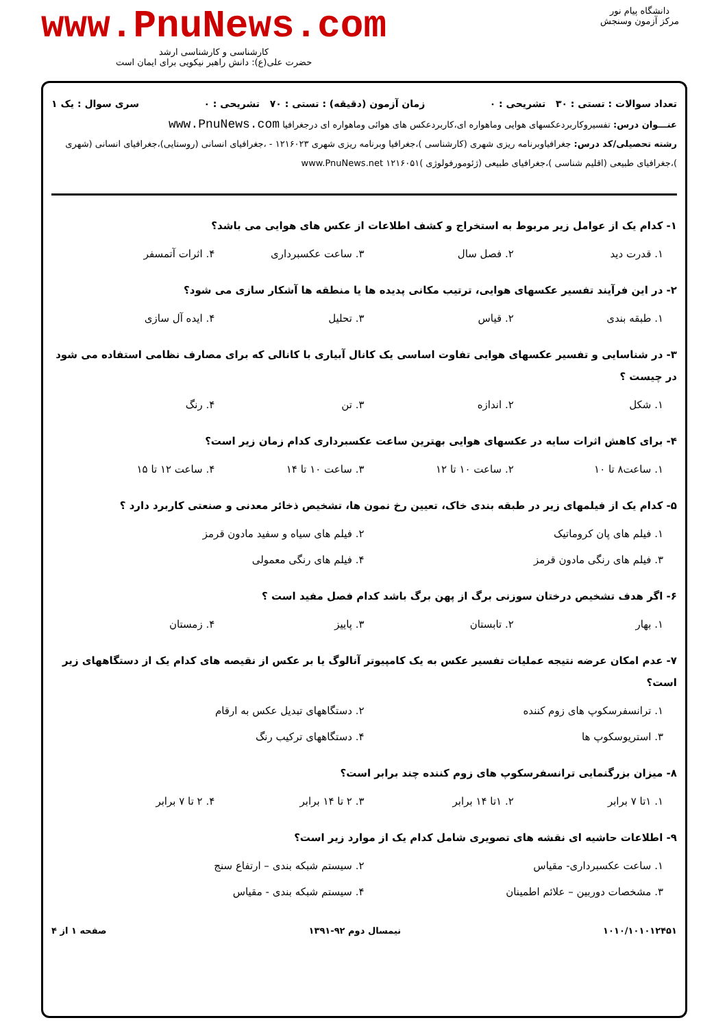دانشگاه پیام نور
مرکز آزمون وسنجش
www.PnuNews.com
کارشناسی و کارشناسی ارشد
حضرت علی(ع): دانش راهبر نیکویی برای ایمان است
تعداد سوالات : تستی : ۳۰ تشریحی : ۰ زمان آزمون (دقیقه) : تستی : ۷۰ تشریحی : ۰ سری سوال : یک ۱
عنـــوان درس: تفسیروکاربردعکسهای هوایی وماهواره ای،کاربردعکس های هوائی وماهواره ای درجغرافیا www.PnuNews.com
رشته تحصیلی/کد درس: جغرافیاوبرنامه ریزی شهری (کارشناسی )،جغرافیا وبرنامه ریزی شهری ۱۲۱۶۰۲۳ - ،جغرافیای انسانی (روستایی)،جغرافیای انسانی (شهری )،جغرافیای طبیعی (اقلیم شناسی )،جغرافیای طبیعی (ژئومورفولوژی )۱۲۱۶۰۵۱ www.PnuNews.net
۱- کدام یک از عوامل زیر مربوط به استخراج و کشف اطلاعات از عکس های هوایی می باشد؟
۱. قدرت دید ۲. فصل سال ۳. ساعت عکسبرداری ۴. اثرات آتمسفر
۲- در این فرآیند تفسیر عکسهای هوایی، ترتیب مکانی پدیده ها یا منطقه ها آشکار سازی می شود؟
۱. طبقه بندی ۲. قیاس ۳. تحلیل ۴. ایده آل سازی
۳- در شناسایی و تفسیر عکسهای هوایی تفاوت اساسی یک کانال آبیاری با کانالی که برای مصارف نظامی استفاده می شود در چیست ؟
۱. شکل ۲. اندازه ۳. تن ۴. رنگ
۴- برای کاهش اثرات سایه در عکسهای هوایی بهترین ساعت عکسبرداری کدام زمان زیر است؟
۱. ساعت۸ تا ۱۰ ۲. ساعت ۱۰ تا ۱۲ ۳. ساعت ۱۰ تا ۱۴ ۴. ساعت ۱۲ تا ۱۵
۵- کدام یک از فیلمهای زیر در طبقه بندی خاک، تعیین رخ نمون ها، تشخیص ذخائر معدنی و صنعتی کاربرد دارد ؟
۱. فیلم های پان کروماتیک ۲. فیلم های سیاه و سفید مادون قرمز ۳. فیلم های رنگی مادون قرمز ۴. فیلم های رنگی معمولی
۶- اگر هدف تشخیص درختان سوزنی برگ از پهن برگ باشد کدام فصل مفید است ؟
۱. بهار ۲. تابستان ۳. پاییز ۴. زمستان
۷- عدم امکان عرضه نتیجه عملیات تفسیر عکس به یک کامپیوتر آنالوگ یا بر عکس از نقیصه های کدام یک از دستگاههای زیر است؟
۱. ترانسفرسکوپ های زوم کننده ۲. دستگاههای تبدیل عکس به ارقام ۳. استریوسکوپ ها ۴. دستگاههای ترکیب رنگ
۸- میزان بزرگنمایی ترانسفرسکوپ های زوم کننده چند برابر است؟
۱. ۱تا ۷ برابر ۲. ۱تا ۱۴ برابر ۳. ۲ تا ۱۴ برابر ۴. ۲ تا ۷ برابر
۹- اطلاعات حاشیه ای نقشه های تصویری شامل کدام یک از موارد زیر است؟
۱. ساعت عکسبرداری- مقیاس ۲. سیستم شبکه بندی – ارتفاع سنج ۳. مشخصات دوربین – علائم اطمینان ۴. سیستم شبکه بندی - مقیاس
۱۰۱۰/۱۰۱۰۱۲۴۵۱ نیمسال دوم ۹۲-۱۳۹۱ صفحه ۱ از ۴